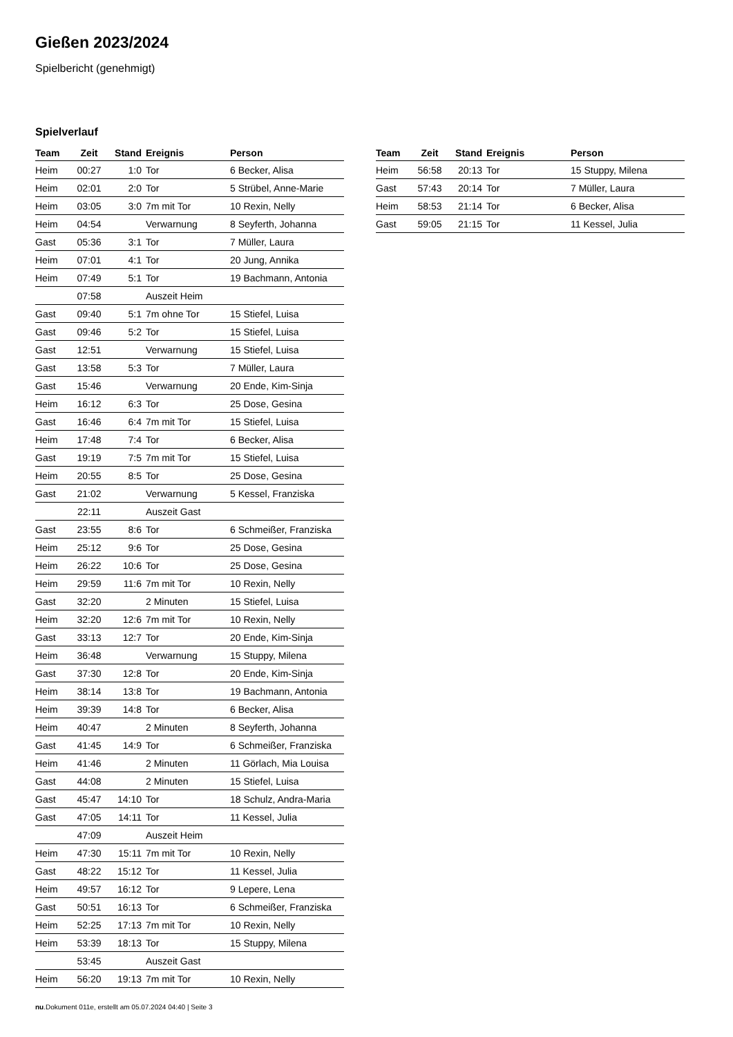Gießen 2023/2024
Spielbericht (genehmigt)
Spielverlauf
| Team | Zeit | Stand | Ereignis | Person |
| --- | --- | --- | --- | --- |
| Heim | 00:27 | 1:0 | Tor | 6 Becker, Alisa |
| Heim | 02:01 | 2:0 | Tor | 5 Strübel, Anne-Marie |
| Heim | 03:05 | 3:0 | 7m mit Tor | 10 Rexin, Nelly |
| Heim | 04:54 | | Verwarnung | 8 Seyferth, Johanna |
| Gast | 05:36 | 3:1 | Tor | 7 Müller, Laura |
| Heim | 07:01 | 4:1 | Tor | 20 Jung, Annika |
| Heim | 07:49 | 5:1 | Tor | 19 Bachmann, Antonia |
| | 07:58 | | Auszeit Heim | |
| Gast | 09:40 | 5:1 | 7m ohne Tor | 15 Stiefel, Luisa |
| Gast | 09:46 | 5:2 | Tor | 15 Stiefel, Luisa |
| Gast | 12:51 | | Verwarnung | 15 Stiefel, Luisa |
| Gast | 13:58 | 5:3 | Tor | 7 Müller, Laura |
| Gast | 15:46 | | Verwarnung | 20 Ende, Kim-Sinja |
| Heim | 16:12 | 6:3 | Tor | 25 Dose, Gesina |
| Gast | 16:46 | 6:4 | 7m mit Tor | 15 Stiefel, Luisa |
| Heim | 17:48 | 7:4 | Tor | 6 Becker, Alisa |
| Gast | 19:19 | 7:5 | 7m mit Tor | 15 Stiefel, Luisa |
| Heim | 20:55 | 8:5 | Tor | 25 Dose, Gesina |
| Gast | 21:02 | | Verwarnung | 5 Kessel, Franziska |
| | 22:11 | | Auszeit Gast | |
| Gast | 23:55 | 8:6 | Tor | 6 Schmeißer, Franziska |
| Heim | 25:12 | 9:6 | Tor | 25 Dose, Gesina |
| Heim | 26:22 | 10:6 | Tor | 25 Dose, Gesina |
| Heim | 29:59 | 11:6 | 7m mit Tor | 10 Rexin, Nelly |
| Gast | 32:20 | | 2 Minuten | 15 Stiefel, Luisa |
| Heim | 32:20 | 12:6 | 7m mit Tor | 10 Rexin, Nelly |
| Gast | 33:13 | 12:7 | Tor | 20 Ende, Kim-Sinja |
| Heim | 36:48 | | Verwarnung | 15 Stuppy, Milena |
| Gast | 37:30 | 12:8 | Tor | 20 Ende, Kim-Sinja |
| Heim | 38:14 | 13:8 | Tor | 19 Bachmann, Antonia |
| Heim | 39:39 | 14:8 | Tor | 6 Becker, Alisa |
| Heim | 40:47 | | 2 Minuten | 8 Seyferth, Johanna |
| Gast | 41:45 | 14:9 | Tor | 6 Schmeißer, Franziska |
| Heim | 41:46 | | 2 Minuten | 11 Görlach, Mia Louisa |
| Gast | 44:08 | | 2 Minuten | 15 Stiefel, Luisa |
| Gast | 45:47 | 14:10 | Tor | 18 Schulz, Andra-Maria |
| Gast | 47:05 | 14:11 | Tor | 11 Kessel, Julia |
| | 47:09 | | Auszeit Heim | |
| Heim | 47:30 | 15:11 | 7m mit Tor | 10 Rexin, Nelly |
| Gast | 48:22 | 15:12 | Tor | 11 Kessel, Julia |
| Heim | 49:57 | 16:12 | Tor | 9 Lepere, Lena |
| Gast | 50:51 | 16:13 | Tor | 6 Schmeißer, Franziska |
| Heim | 52:25 | 17:13 | 7m mit Tor | 10 Rexin, Nelly |
| Heim | 53:39 | 18:13 | Tor | 15 Stuppy, Milena |
| | 53:45 | | Auszeit Gast | |
| Heim | 56:20 | 19:13 | 7m mit Tor | 10 Rexin, Nelly |
| Team | Zeit | Stand | Ereignis | Person |
| --- | --- | --- | --- | --- |
| Heim | 56:58 | 20:13 | Tor | 15 Stuppy, Milena |
| Gast | 57:43 | 20:14 | Tor | 7 Müller, Laura |
| Heim | 58:53 | 21:14 | Tor | 6 Becker, Alisa |
| Gast | 59:05 | 21:15 | Tor | 11 Kessel, Julia |
nu.Dokument 011e, erstellt am 05.07.2024 04:40 | Seite 3